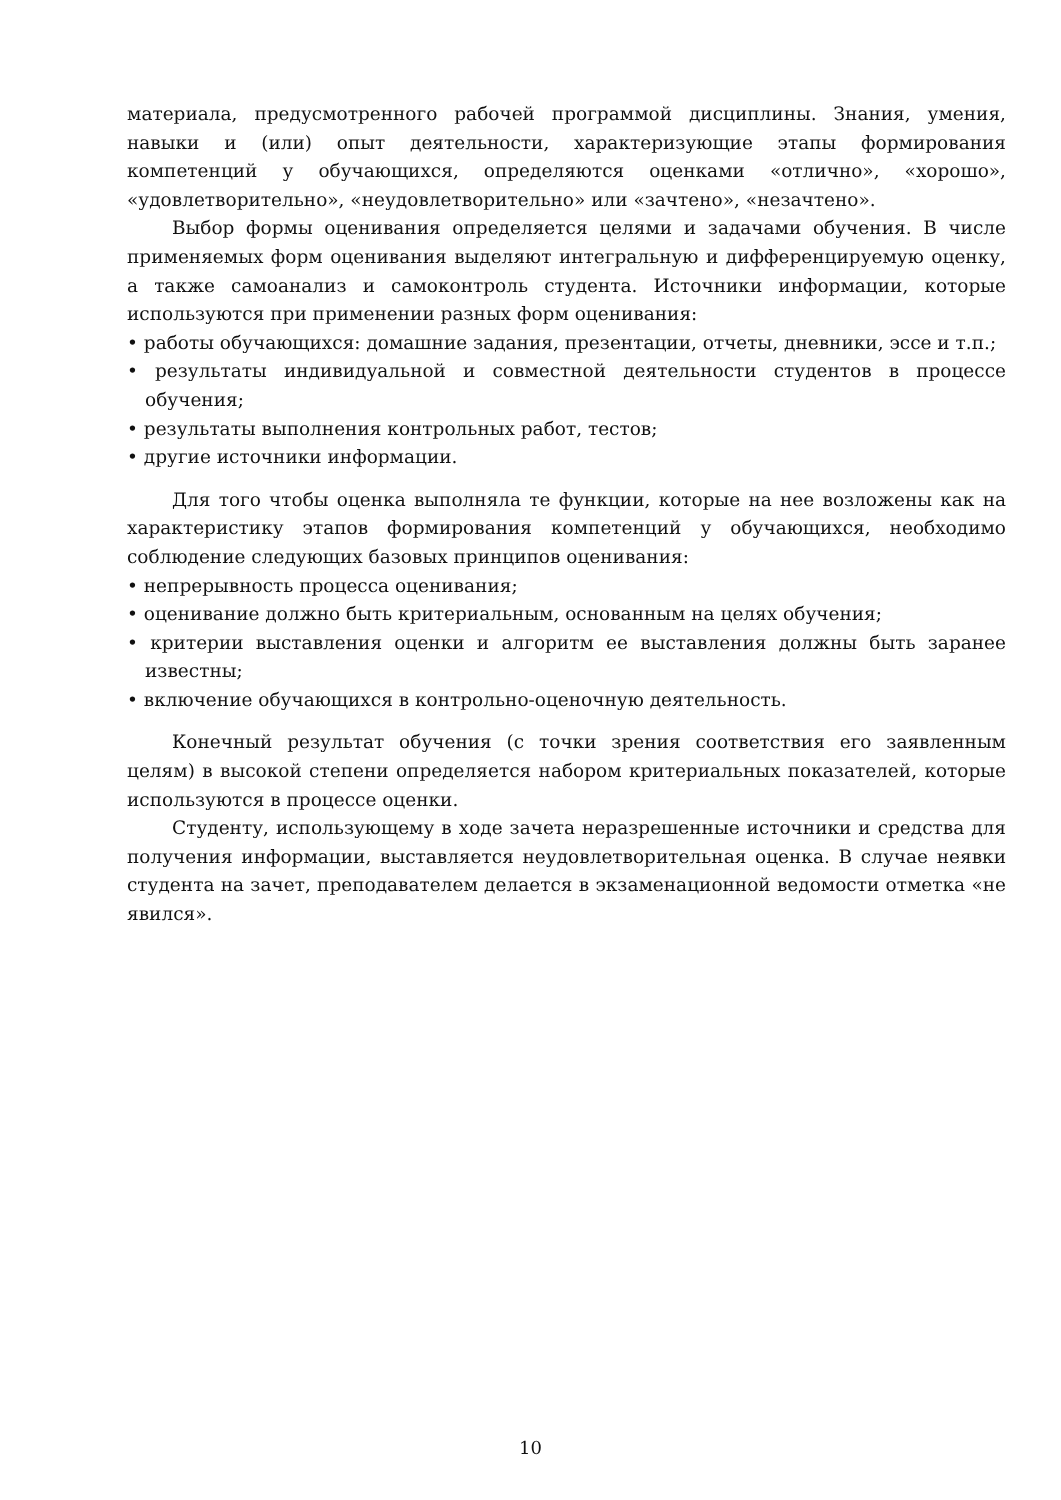материала, предусмотренного рабочей программой дисциплины. Знания, умения, навыки и (или) опыт деятельности, характеризующие этапы формирования компетенций у обучающихся, определяются оценками «отлично», «хорошо», «удовлетворительно», «неудовлетворительно» или «зачтено», «незачтено».
Выбор формы оценивания определяется целями и задачами обучения. В числе применяемых форм оценивания выделяют интегральную и дифференцируемую оценку, а также самоанализ и самоконтроль студента. Источники информации, которые используются при применении разных форм оценивания:
• работы обучающихся: домашние задания, презентации, отчеты, дневники, эссе и т.п.;
• результаты индивидуальной и совместной деятельности студентов в процессе обучения;
• результаты выполнения контрольных работ, тестов;
• другие источники информации.
Для того чтобы оценка выполняла те функции, которые на нее возложены как на характеристику этапов формирования компетенций у обучающихся, необходимо соблюдение следующих базовых принципов оценивания:
• непрерывность процесса оценивания;
• оценивание должно быть критериальным, основанным на целях обучения;
• критерии выставления оценки и алгоритм ее выставления должны быть заранее известны;
• включение обучающихся в контрольно-оценочную деятельность.
Конечный результат обучения (с точки зрения соответствия его заявленным целям) в высокой степени определяется набором критериальных показателей, которые используются в процессе оценки.
Студенту, использующему в ходе зачета неразрешенные источники и средства для получения информации, выставляется неудовлетворительная оценка. В случае неявки студента на зачет, преподавателем делается в экзаменационной ведомости отметка «не явился».
10